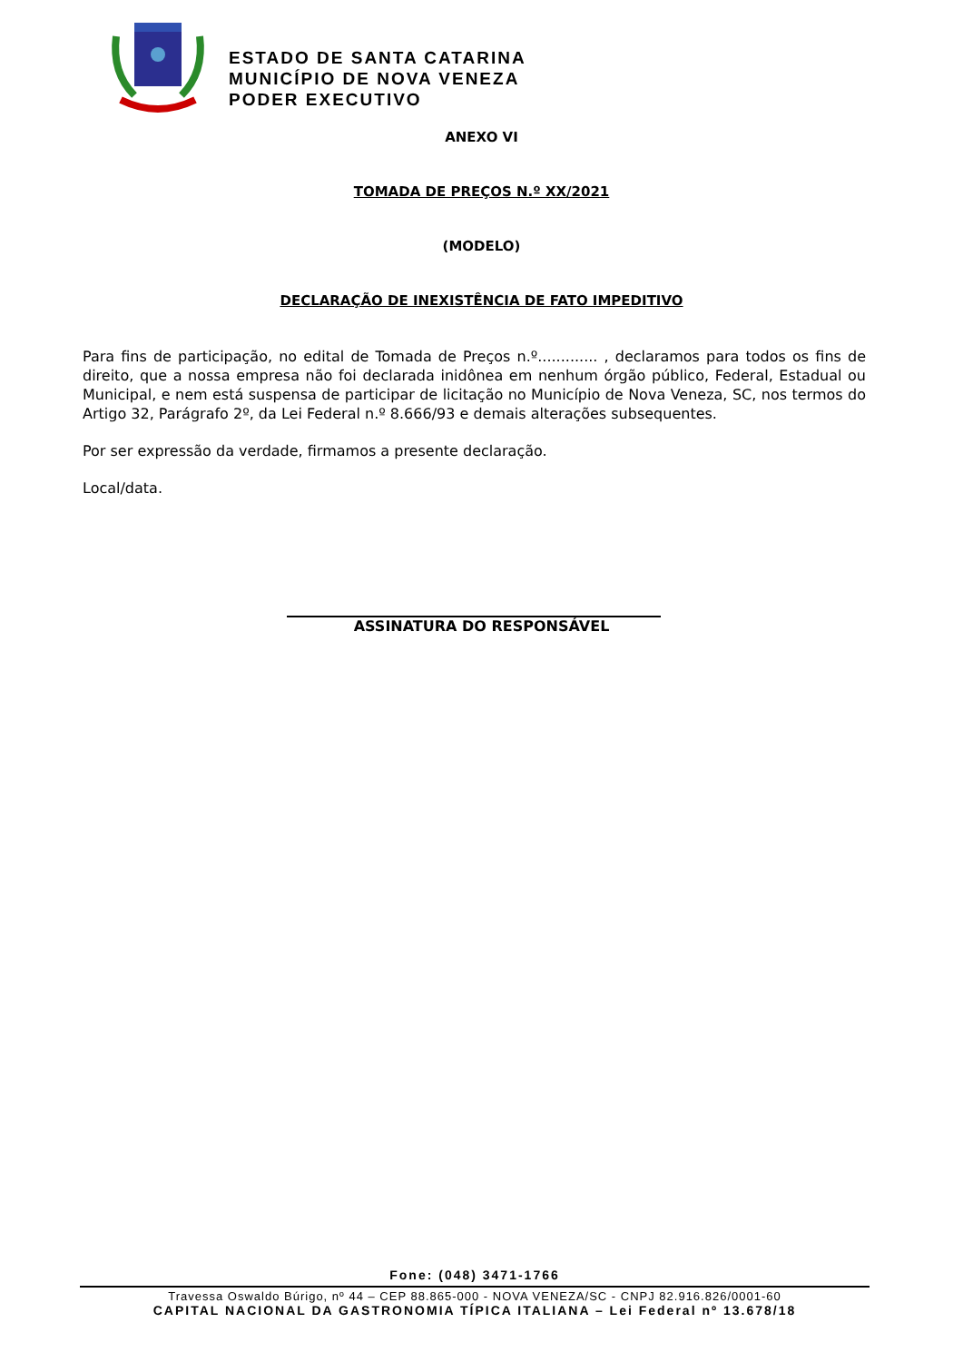ESTADO DE SANTA CATARINA
MUNICÍPIO DE NOVA VENEZA
PODER EXECUTIVO
ANEXO VI
TOMADA DE PREÇOS N.º XX/2021
(MODELO)
DECLARAÇÃO DE INEXISTÊNCIA DE FATO IMPEDITIVO
Para fins de participação, no edital de Tomada de Preços n.º............. , declaramos para todos os fins de direito, que a nossa empresa não foi declarada inidônea em nenhum órgão público, Federal, Estadual ou Municipal, e nem está suspensa de participar de licitação no Município de Nova Veneza, SC, nos termos do Artigo 32, Parágrafo 2º, da Lei Federal n.º 8.666/93 e demais alterações subsequentes.
Por ser expressão da verdade, firmamos a presente declaração.
Local/data.
ASSINATURA DO RESPONSÁVEL
Fone: (048) 3471-1766
Travessa Oswaldo Búrigo, nº 44 – CEP 88.865-000 - NOVA VENEZA/SC - CNPJ 82.916.826/0001-60
CAPITAL NACIONAL DA GASTRONOMIA TÍPICA ITALIANA – Lei Federal nº 13.678/18